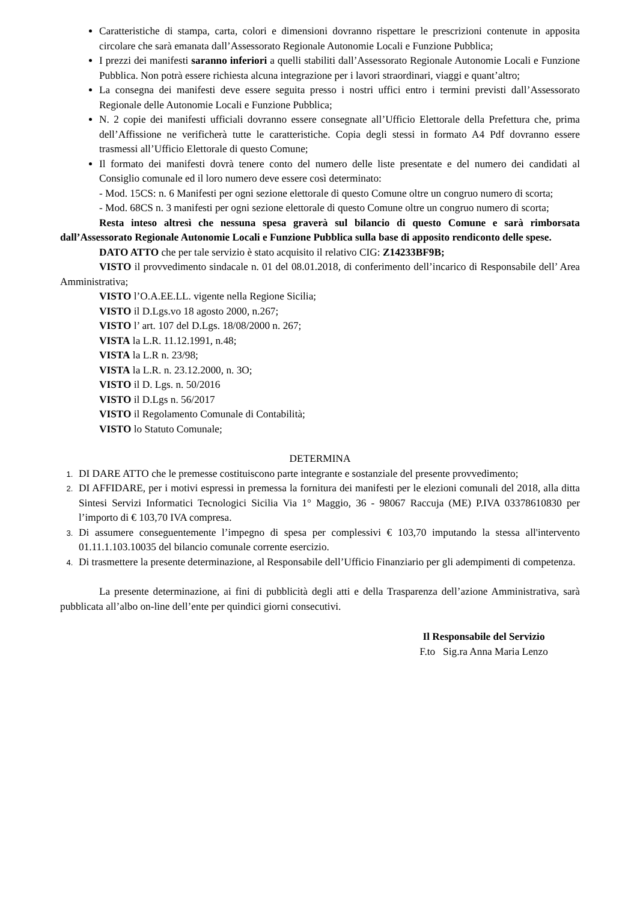Caratteristiche di stampa, carta, colori e dimensioni dovranno rispettare le prescrizioni contenute in apposita circolare che sarà emanata dall’Assessorato Regionale Autonomie Locali e Funzione Pubblica;
I prezzi dei manifesti saranno inferiori a quelli stabiliti dall’Assessorato Regionale Autonomie Locali e Funzione Pubblica. Non potrà essere richiesta alcuna integrazione per i lavori straordinari, viaggi e quant’altro;
La consegna dei manifesti deve essere seguita presso i nostri uffici entro i termini previsti dall’Assessorato Regionale delle Autonomie Locali e Funzione Pubblica;
N. 2 copie dei manifesti ufficiali dovranno essere consegnate all’Ufficio Elettorale della Prefettura che, prima dell’Affissione ne verificherà tutte le caratteristiche. Copia degli stessi in formato A4 Pdf dovranno essere trasmessi all’Ufficio Elettorale di questo Comune;
Il formato dei manifesti dovrà tenere conto del numero delle liste presentate e del numero dei candidati al Consiglio comunale ed il loro numero deve essere così determinato:
- Mod. 15CS: n. 6 Manifesti per ogni sezione elettorale di questo Comune oltre un congruo numero di scorta;
- Mod. 68CS n. 3 manifesti per ogni sezione elettorale di questo Comune oltre un congruo numero di scorta;
Resta inteso altresì che nessuna spesa graverà sul bilancio di questo Comune e sarà rimborsata dall’Assessorato Regionale Autonomie Locali e Funzione Pubblica sulla base di apposito rendiconto delle spese.
DATO ATTO che per tale servizio è stato acquisito il relativo CIG: Z14233BF9B;
VISTO il provvedimento sindacale n. 01 del 08.01.2018, di conferimento dell’incarico di Responsabile dell’ Area Amministrativa;
VISTO l’O.A.EE.LL. vigente nella Regione Sicilia;
VISTO il D.Lgs.vo 18 agosto 2000, n.267;
VISTO l’ art. 107 del D.Lgs. 18/08/2000 n. 267;
VISTA la L.R. 11.12.1991, n.48;
VISTA la L.R n. 23/98;
VISTA la L.R. n. 23.12.2000, n. 3O;
VISTO il D. Lgs. n. 50/2016
VISTO il D.Lgs n. 56/2017
VISTO il Regolamento Comunale di Contabilità;
VISTO lo Statuto Comunale;
DETERMINA
DI DARE ATTO che le premesse costituiscono parte integrante e sostanziale del presente provvedimento;
DI AFFIDARE, per i motivi espressi in premessa la fornitura dei manifesti per le elezioni comunali del 2018, alla ditta Sintesi Servizi Informatici Tecnologici Sicilia Via 1° Maggio, 36 - 98067 Raccuja (ME) P.IVA 03378610830 per l’importo di € 103,70 IVA compresa.
Di assumere conseguentemente l’impegno di spesa per complessivi € 103,70 imputando la stessa all'intervento 01.11.1.103.10035 del bilancio comunale corrente esercizio.
Di trasmettere la presente determinazione, al Responsabile dell’Ufficio Finanziario per gli adempimenti di competenza.
La presente determinazione, ai fini di pubblicità degli atti e della Trasparenza dell’azione Amministrativa, sarà pubblicata all’albo on-line dell’ente per quindici giorni consecutivi.
Il Responsabile del Servizio
F.to Sig.ra Anna Maria Lenzo